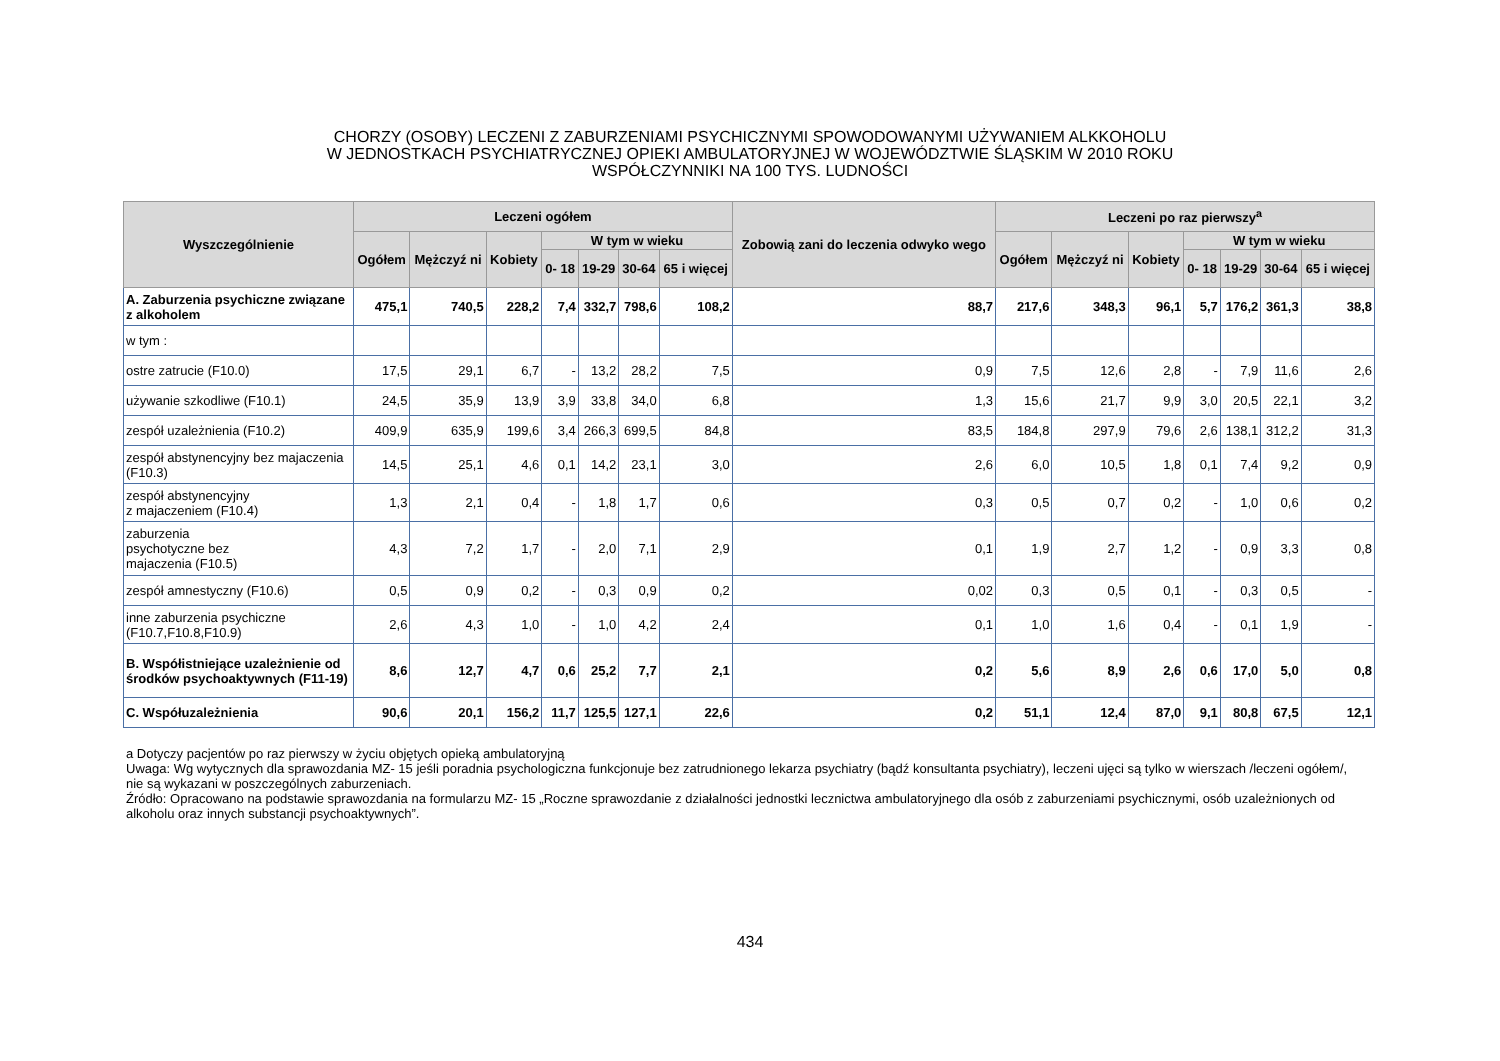CHORZY (OSOBY) LECZENI Z ZABURZENIAMI PSYCHICZNYMI SPOWODOWANYMI UŻYWANIEM ALKKOHOLU
W JEDNOSTKACH PSYCHIATRYCZNEJ OPIEKI AMBULATORYJNEJ W WOJEWÓDZTWIE ŚLĄSKIM W 2010 ROKU
WSPÓŁCZYNNIKI NA 100 TYS. LUDNOŚCI
| Wyszczególnienie | Leczeni ogółem | | | | | | | Zobowią zani do leczenia odwyko wego | Leczeni po raz pierwszy<sup>a</sup> | | | | | | |
| --- | --- | --- | --- | --- | --- | --- | --- | --- | --- | --- | --- | --- | --- | --- | --- |
| | Ogółem | Mężczyź ni | Kobiety | W tym w wieku | | | | | Ogółem | Mężczyź ni | Kobiety | W tym w wieku | | | |
| | | | | 0- 18 | 19-29 | 30-64 | 65 i więcej | | | | | 0- 18 | 19-29 | 30-64 | 65 i więcej |
| A. Zaburzenia psychiczne związane z alkoholem | 475,1 | 740,5 | 228,2 | 7,4 | 332,7 | 798,6 | 108,2 | 88,7 | 217,6 | 348,3 | 96,1 | 5,7 | 176,2 | 361,3 | 38,8 |
| w tym : | | | | | | | | | | | | | | | |
| ostre zatrucie (F10.0) | 17,5 | 29,1 | 6,7 | - | 13,2 | 28,2 | 7,5 | 0,9 | 7,5 | 12,6 | 2,8 | - | 7,9 | 11,6 | 2,6 |
| używanie szkodliwe (F10.1) | 24,5 | 35,9 | 13,9 | 3,9 | 33,8 | 34,0 | 6,8 | 1,3 | 15,6 | 21,7 | 9,9 | 3,0 | 20,5 | 22,1 | 3,2 |
| zespół uzależnienia (F10.2) | 409,9 | 635,9 | 199,6 | 3,4 | 266,3 | 699,5 | 84,8 | 83,5 | 184,8 | 297,9 | 79,6 | 2,6 | 138,1 | 312,2 | 31,3 |
| zespół abstynencyjny bez majaczenia (F10.3) | 14,5 | 25,1 | 4,6 | 0,1 | 14,2 | 23,1 | 3,0 | 2,6 | 6,0 | 10,5 | 1,8 | 0,1 | 7,4 | 9,2 | 0,9 |
| zespół abstynencyjny z majaczeniem (F10.4) | 1,3 | 2,1 | 0,4 | - | 1,8 | 1,7 | 0,6 | 0,3 | 0,5 | 0,7 | 0,2 | - | 1,0 | 0,6 | 0,2 |
| zaburzenia psychotyczne bez majaczenia (F10.5) | 4,3 | 7,2 | 1,7 | - | 2,0 | 7,1 | 2,9 | 0,1 | 1,9 | 2,7 | 1,2 | - | 0,9 | 3,3 | 0,8 |
| zespół amnestyczny (F10.6) | 0,5 | 0,9 | 0,2 | - | 0,3 | 0,9 | 0,2 | 0,02 | 0,3 | 0,5 | 0,1 | - | 0,3 | 0,5 | - |
| inne zaburzenia psychiczne (F10.7,F10.8,F10.9) | 2,6 | 4,3 | 1,0 | - | 1,0 | 4,2 | 2,4 | 0,1 | 1,0 | 1,6 | 0,4 | - | 0,1 | 1,9 | - |
| B. Współistniejące uzależnienie od środków psychoaktywnych (F11-19) | 8,6 | 12,7 | 4,7 | 0,6 | 25,2 | 7,7 | 2,1 | 0,2 | 5,6 | 8,9 | 2,6 | 0,6 | 17,0 | 5,0 | 0,8 |
| C. Współuzależnienia | 90,6 | 20,1 | 156,2 | 11,7 | 125,5 | 127,1 | 22,6 | 0,2 | 51,1 | 12,4 | 87,0 | 9,1 | 80,8 | 67,5 | 12,1 |
a Dotyczy pacjentów po raz pierwszy w życiu objętych opieką ambulatoryjną
Uwaga: Wg wytycznych dla sprawozdania MZ- 15 jeśli poradnia psychologiczna funkcjonuje bez zatrudnionego lekarza psychiatry (bądź konsultanta psychiatry), leczeni ujęci są tylko w wierszach /leczeni ogółem/, nie są wykazani w poszczególnych zaburzeniach.
Źródło: Opracowano na podstawie sprawozdania na formularzu MZ- 15 „Roczne sprawozdanie z działalności jednostki lecznictwa ambulatoryjnego dla osób z zaburzeniami psychicznymi, osób uzależnionych od alkoholu oraz innych substancji psychoaktywnych”.
434